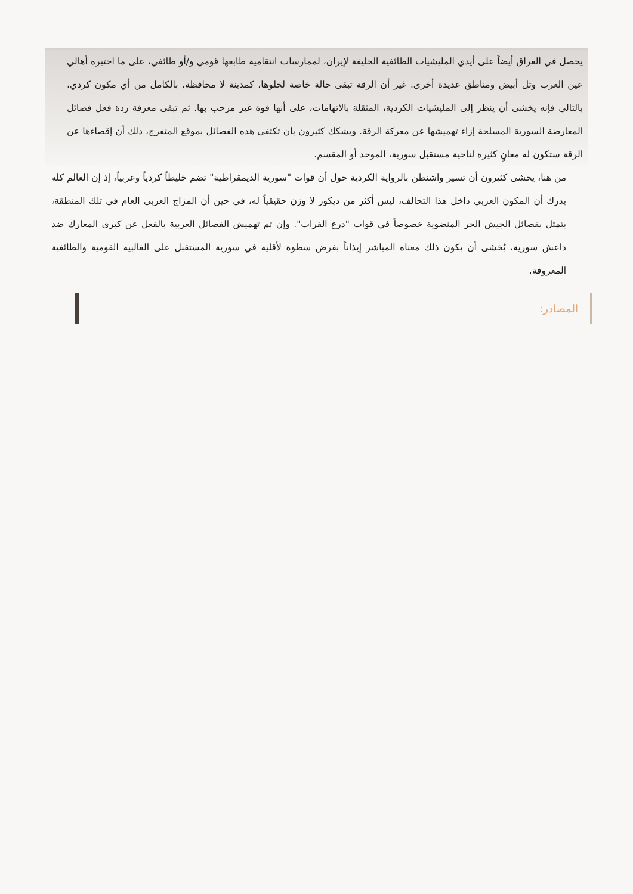يحصل في العراق أيضاً على أيدي المليشيات الطائفية الحليفة لإيران، لممارسات انتقامية طابعها قومي و/أو طائفي، على ما اختبره أهالي عين العرب وتل أبيض ومناطق عديدة أخرى. غير أن الرقة تبقى حالة خاصة لخلوها، كمدينة لا محافظة، بالكامل من أي مكون كردي، بالتالي فإنه يخشى أن ينظر إلى المليشيات الكردية، المثقلة بالاتهامات، على أنها قوة غير مرحب بها. ثم تبقى معرفة ردة فعل فصائل المعارضة السورية المسلحة إزاء تهميشها عن معركة الرقة. ويشكك كثيرون بأن تكتفي هذه الفصائل بموقع المتفرج، ذلك أن إقصاءها عن الرقة ستكون له معانٍ كثيرة لناحية مستقبل سورية، الموحد أو المقسم.
من هنا، يخشى كثيرون أن تسير واشنطن بالرواية الكردية حول أن قوات "سورية الديمقراطية" تضم خليطاً كردياً وعربياً، إذ إن العالم كله يدرك أن المكون العربي داخل هذا التحالف، ليس أكثر من ديكور لا وزن حقيقياً له، في حين أن المزاج العربي العام في تلك المنطقة، يتمثل بفصائل الجيش الحر المنضوية خصوصاً في قوات "درع الفرات". وإن تم تهميش الفصائل العربية بالفعل عن كبرى المعارك ضد داعش سورية، يُخشى أن يكون ذلك معناه المباشر إيذاناً بفرض سطوة لأقلية في سورية المستقبل على الغالبية القومية والطائفية المعروفة.
المصادر: